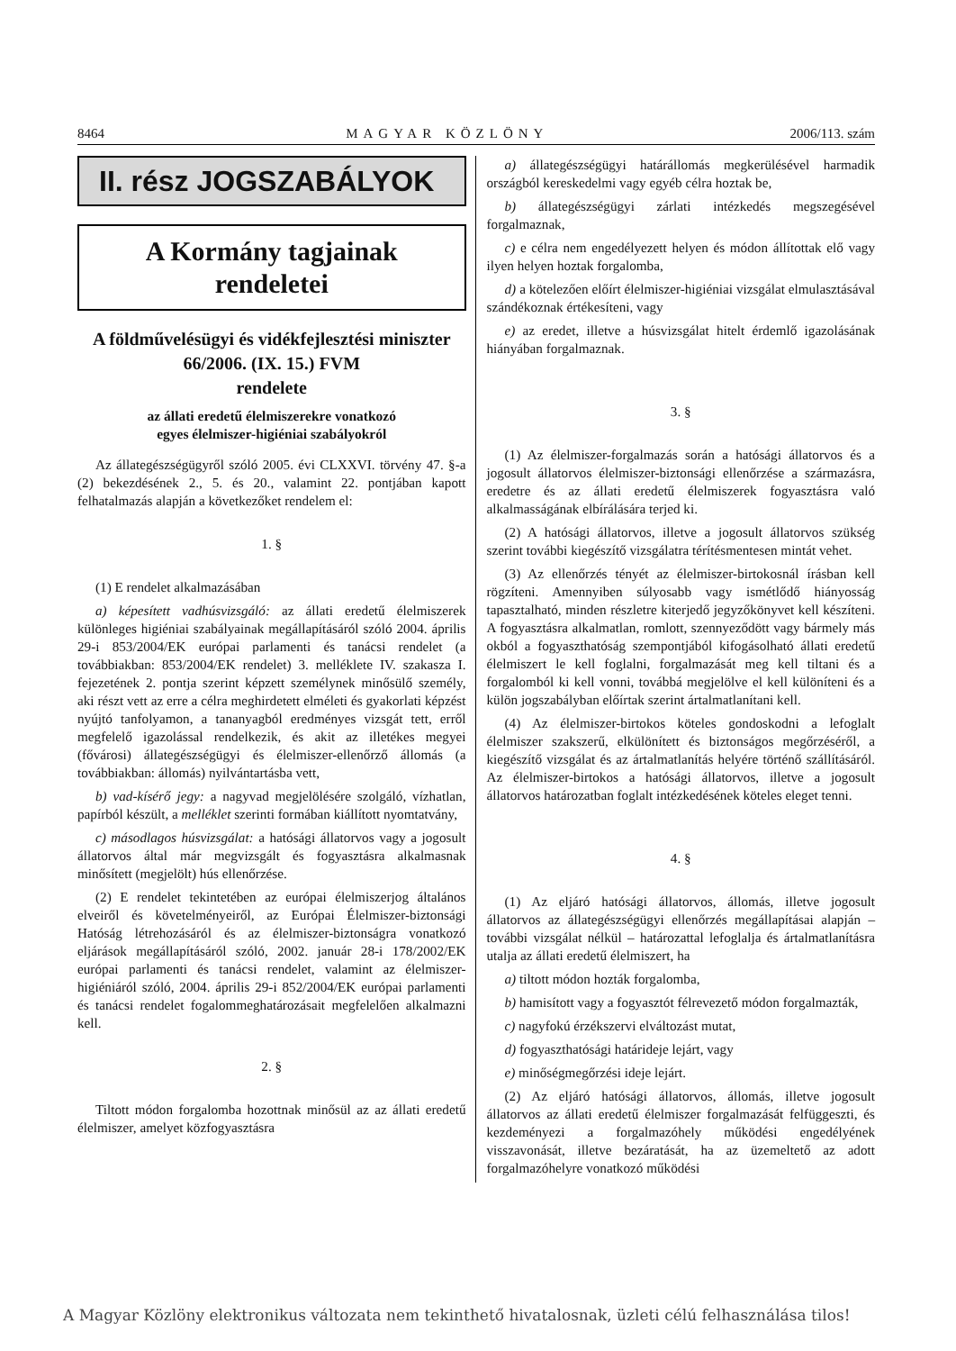8464 MAGYAR KÖZLÖNY 2006/113. szám
II. rész JOGSZABÁLYOK
A Kormány tagjainak
rendeletei
A földművelésügyi és vidékfejlesztési miniszter
66/2006. (IX. 15.) FVM
rendelete
az állati eredetű élelmiszerekre vonatkozó
egyes élelmiszer-higiéniai szabályokról
Az állategészségügyről szóló 2005. évi CLXXVI. törvény 47. §-a (2) bekezdésének 2., 5. és 20., valamint 22. pontjában kapott felhatalmazás alapján a következőket rendelem el:
1. §
(1) E rendelet alkalmazásában
a) képesített vadhúsvizsgáló: az állati eredetű élelmiszerek különleges higiéniai szabályainak megállapításáról szóló 2004. április 29-i 853/2004/EK európai parlamenti és tanácsi rendelet (a továbbiakban: 853/2004/EK rendelet) 3. melléklete IV. szakasza I. fejezetének 2. pontja szerint képzett személynek minősülő személy, aki részt vett az erre a célra meghirdetett elméleti és gyakorlati képzést nyújtó tanfolyamon, a tananyagból eredményes vizsgát tett, erről megfelelő igazolással rendelkezik, és akit az illetékes megyei (fővárosi) állategészségügyi és élelmiszer-ellenőrző állomás (a továbbiakban: állomás) nyilvántartásba vett,
b) vad-kísérő jegy: a nagyvad megjelölésére szolgáló, vízhatlan, papírból készült, a melléklet szerinti formában kiállított nyomtatvány,
c) másodlagos húsvizsgálat: a hatósági állatorvos vagy a jogosult állatorvos által már megvizsgált és fogyasztásra alkalmasnak minősített (megjelölt) hús ellenőrzése.
(2) E rendelet tekintetében az európai élelmiszerjog általános elveiről és követelményeiről, az Európai Élelmiszer-biztonsági Hatóság létrehozásáról és az élelmiszer-biztonságra vonatkozó eljárások megállapításáról szóló, 2002. január 28-i 178/2002/EK európai parlamenti és tanácsi rendelet, valamint az élelmiszer-higiéniáról szóló, 2004. április 29-i 852/2004/EK európai parlamenti és tanácsi rendelet fogalommeghatározásait megfelelően alkalmazni kell.
2. §
Tiltott módon forgalomba hozottnak minősül az az állati eredetű élelmiszer, amelyet közfogyasztásra
a) állategészségügyi határállomás megkerülésével harmadik országból kereskedelmi vagy egyéb célra hoztak be,
b) állategészségügyi zárlati intézkedés megszegésével forgalmaznak,
c) e célra nem engedélyezett helyen és módon állítottak elő vagy ilyen helyen hoztak forgalomba,
d) a kötelezően előírt élelmiszer-higiéniai vizsgálat elmulasztásával szándékoznak értékesíteni, vagy
e) az eredet, illetve a húsvizsgálat hitelt érdemlő igazolásának hiányában forgalmaznak.
3. §
(1) Az élelmiszer-forgalmazás során a hatósági állatorvos és a jogosult állatorvos élelmiszer-biztonsági ellenőrzése a származásra, eredetre és az állati eredetű élelmiszerek fogyasztásra való alkalmasságának elbírálására terjed ki.
(2) A hatósági állatorvos, illetve a jogosult állatorvos szükség szerint további kiegészítő vizsgálatra térítésmentesen mintát vehet.
(3) Az ellenőrzés tényét az élelmiszer-birtokosnál írásban kell rögzíteni. Amennyiben súlyosabb vagy ismétlődő hiányosság tapasztalható, minden részletre kiterjedő jegyzőkönyvet kell készíteni. A fogyasztásra alkalmatlan, romlott, szennyeződött vagy bármely más okból a fogyaszthatóság szempontjából kifogásolható állati eredetű élelmiszert le kell foglalni, forgalmazását meg kell tiltani és a forgalomból ki kell vonni, továbbá megjelölve el kell különíteni és a külön jogszabályban előírtak szerint ártalmatlanítani kell.
(4) Az élelmiszer-birtokos köteles gondoskodni a lefoglalt élelmiszer szakszerű, elkülönített és biztonságos megőrzéséről, a kiegészítő vizsgálat és az ártalmatlanítás helyére történő szállításáról. Az élelmiszer-birtokos a hatósági állatorvos, illetve a jogosult állatorvos határozatban foglalt intézkedésének köteles eleget tenni.
4. §
(1) Az eljáró hatósági állatorvos, állomás, illetve jogosult állatorvos az állategészségügyi ellenőrzés megállapításai alapján – további vizsgálat nélkül – határozattal lefoglalja és ártalmatlanításra utalja az állati eredetű élelmiszert, ha
a) tiltott módon hozták forgalomba,
b) hamisított vagy a fogyasztót félrevezető módon forgalmazták,
c) nagyfokú érzékszervi elváltozást mutat,
d) fogyaszthatósági határideje lejárt, vagy
e) minőségmegőrzési ideje lejárt.
(2) Az eljáró hatósági állatorvos, állomás, illetve jogosult állatorvos az állati eredetű élelmiszer forgalmazását felfüggeszti, és kezdeményezi a forgalmazóhely működési engedélyének visszavonását, illetve bezáratását, ha az üzemeltető az adott forgalmazóhelyre vonatkozó működési
A Magyar Közlöny elektronikus változata nem tekinthető hivatalosnak, üzleti célú felhasználása tilos!